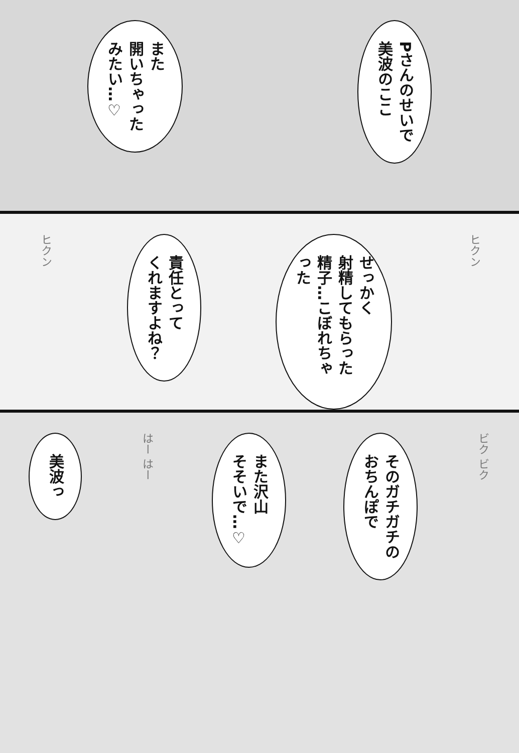Pさんのせいで
美波のここ
また
開いちゃった
みたい…♡
ヒクン
せっかく
射精してもらった
精子…こぼれちゃった
責任とって
くれますよね？
ヒクン
ビク ビク
そのガチガチの
おちんぽで
また沢山
そそいで…♡
はー はー
美波っ